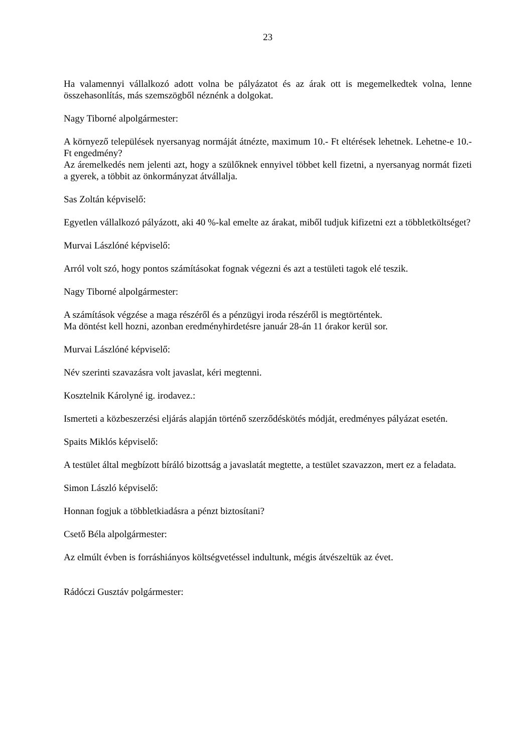23
Ha valamennyi vállalkozó adott volna be pályázatot és az árak ott is megemelkedtek volna, lenne összehasonlítás, más szemszögből néznénk a dolgokat.
Nagy Tiborné alpolgármester:
A környező települések nyersanyag normáját átnézte, maximum 10.- Ft eltérések lehetnek. Lehetne-e 10.- Ft engedmény?
Az áremelkedés nem jelenti azt, hogy a szülőknek ennyivel többet kell fizetni, a nyersanyag normát fizeti a gyerek, a többit az önkormányzat átvállalja.
Sas Zoltán képviselő:
Egyetlen vállalkozó pályázott, aki 40 %-kal emelte az árakat, miből tudjuk kifizetni ezt a többletköltséget?
Murvai Lászlóné képviselő:
Arról volt szó, hogy pontos számításokat fognak végezni és azt a testületi tagok elé teszik.
Nagy Tiborné alpolgármester:
A számítások végzése a maga részéről és a pénzügyi iroda részéről is megtörténtek.
Ma döntést kell hozni, azonban eredményhirdetésre január 28-án 11 órakor kerül sor.
Murvai Lászlóné képviselő:
Név szerinti szavazásra volt javaslat, kéri megtenni.
Kosztelnik Károlyné ig. irodavez.:
Ismerteti a közbeszerzési eljárás alapján történő szerződéskötés módját, eredményes pályázat esetén.
Spaits Miklós képviselő:
A testület által megbízott bíráló bizottság a javaslatát megtette, a testület szavazzon, mert ez a feladata.
Simon László képviselő:
Honnan fogjuk a többletkiadásra a pénzt biztosítani?
Csető Béla alpolgármester:
Az elmúlt évben is forráshiányos költségvetéssel indultunk, mégis átvészeltük az évet.
Rádóczi Gusztáv polgármester: